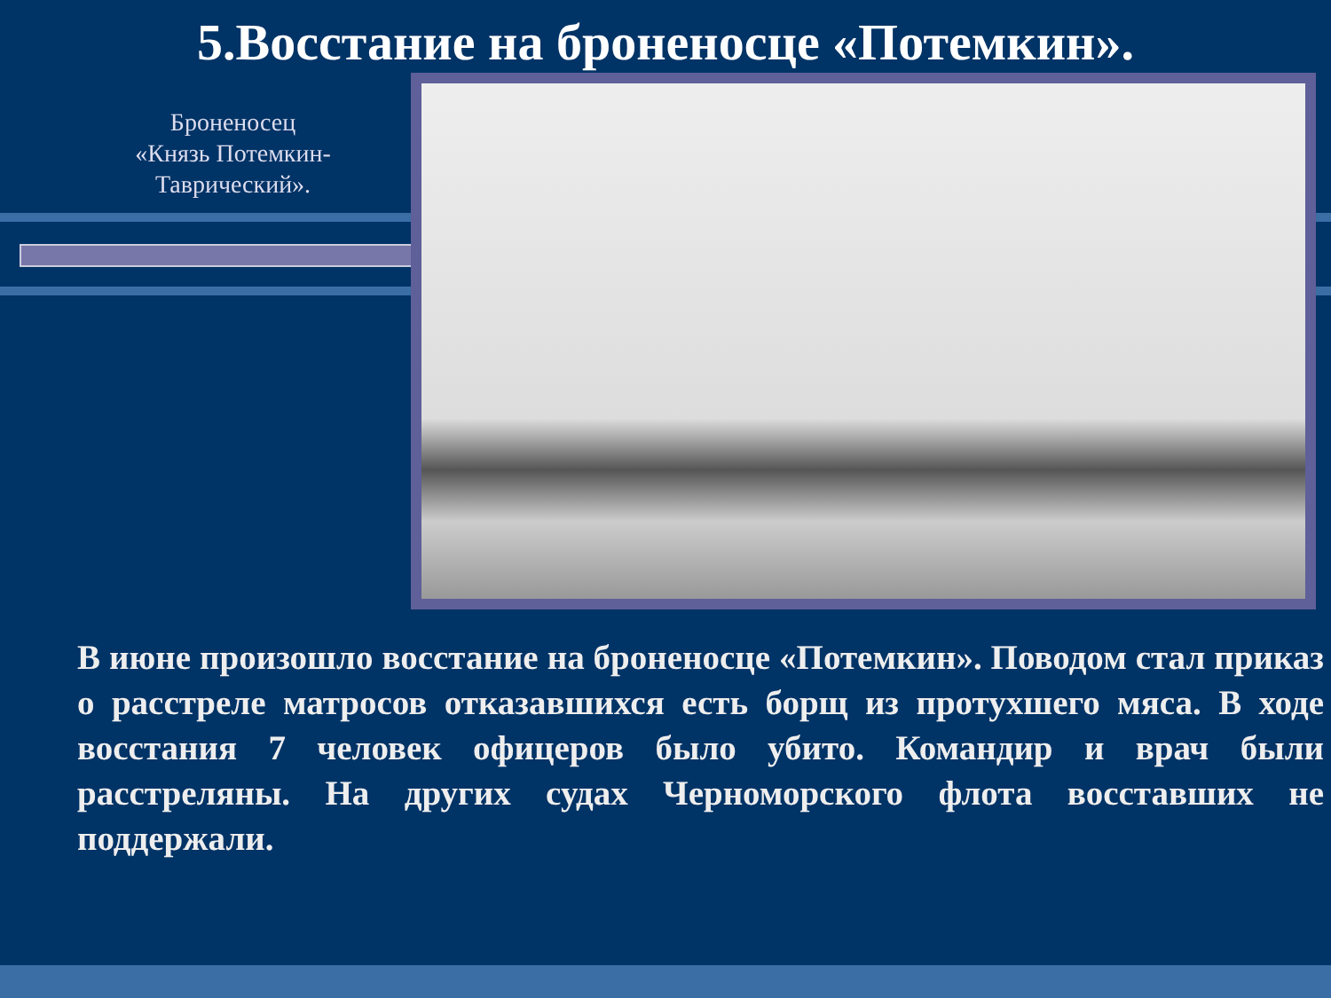5.Восстание на броненосце «Потемкин».
Броненосец «Князь Потемкин-Таврический».
В июне произошло восстание на броненосце «Потемкин». Поводом стал приказ о расстреле матросов отказавшихся есть борщ из протухшего мяса. В ходе восстания 7 человек офицеров было убито. Командир и врач были расстреляны. На других судах Черноморского флота восставших не поддержали.